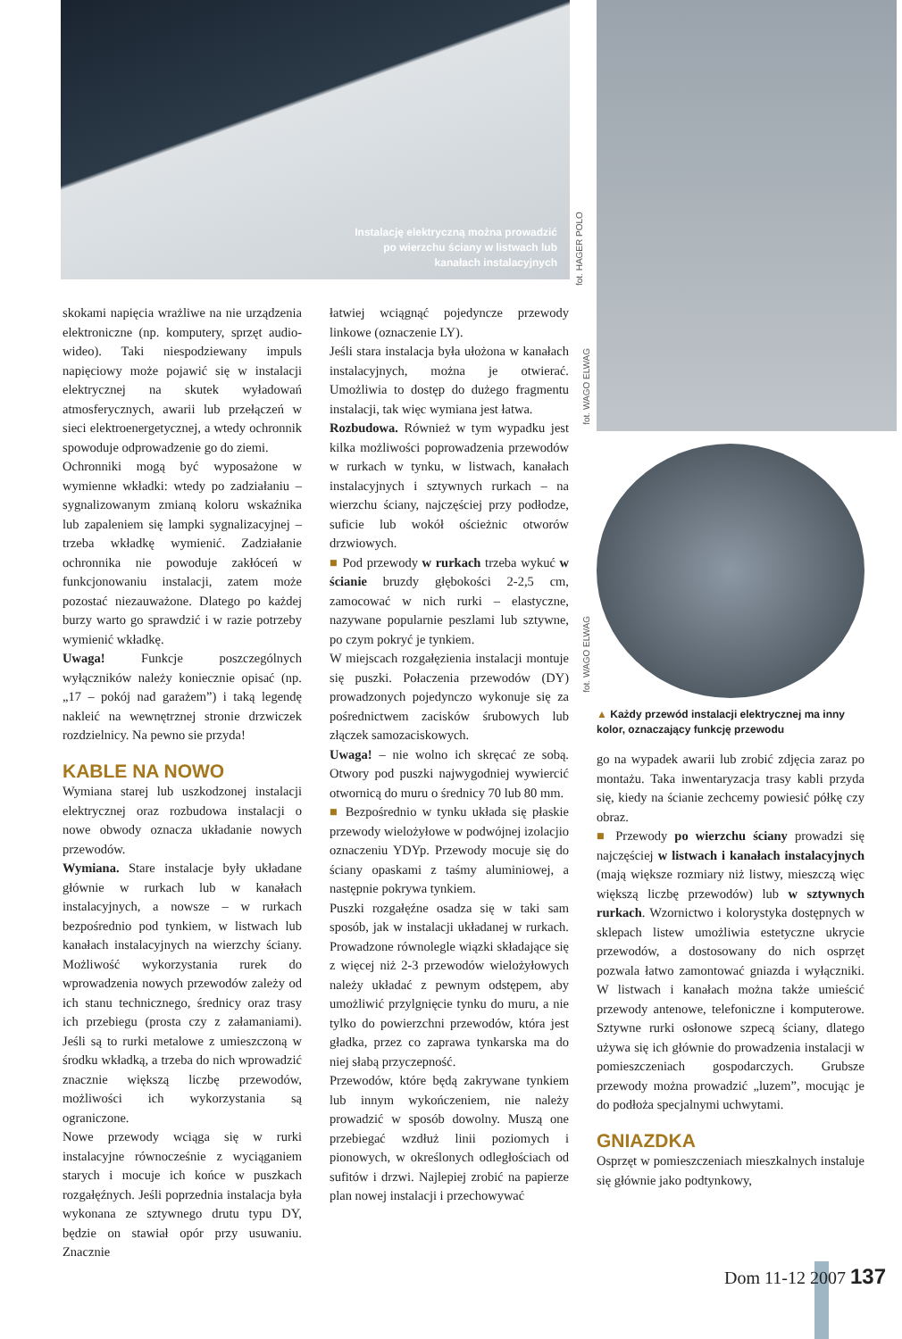Instalację elektryczną można prowadzić
po wierzchu ściany w listwach lub
kanałach instalacyjnych
fot. HAGER POLO
skokami napięcia wrażliwe na nie urządzenia elektroniczne (np. komputery, sprzęt audio-wideo). Taki niespodziewany impuls napięciowy może pojawić się w instalacji elektrycznej na skutek wyładowań atmosferycznych, awarii lub przełączeń w sieci elektroenergetycznej, a wtedy ochronnik spowoduje odprowadzenie go do ziemi.
Ochronniki mogą być wyposażone w wymienne wkładki: wtedy po zadziałaniu – sygnalizowanym zmianą koloru wskaźnika lub zapaleniem się lampki sygnalizacyjnej – trzeba wkładkę wymienić. Zadziałanie ochronnika nie powoduje zakłóceń w funkcjonowaniu instalacji, zatem może pozostać niezauważone. Dlatego po każdej burzy warto go sprawdzić i w razie potrzeby wymienić wkładkę.
Uwaga! Funkcje poszczególnych wyłączników należy koniecznie opisać (np. „17 – pokój nad garażem”) i taką legendę nakleić na wewnętrznej stronie drzwiczek rozdzielnicy. Na pewno sie przyda!
KABLE NA NOWO
Wymiana starej lub uszkodzonej instalacji elektrycznej oraz rozbudowa instalacji o nowe obwody oznacza układanie nowych przewodów.
Wymiana. Stare instalacje były układane głównie w rurkach lub w kanałach instalacyjnych, a nowsze – w rurkach bezpośrednio pod tynkiem, w listwach lub kanałach instalacyjnych na wierzchy ściany. Możliwość wykorzystania rurek do wprowadzenia nowych przewodów zależy od ich stanu technicznego, średnicy oraz trasy ich przebiegu (prosta czy z załamaniami). Jeśli są to rurki metalowe z umieszczoną w środku wkładką, a trzeba do nich wprowadzić znacznie większą liczbę przewodów, możliwości ich wykorzystania są ograniczone.
Nowe przewody wciąga się w rurki instalacyjne równocześnie z wyciąganiem starych i mocuje ich końce w puszkach rozgałęźnych. Jeśli poprzednia instalacja była wykonana ze sztywnego drutu typu DY, będzie on stawiał opór przy usuwaniu. Znacznie
łatwiej wciągnąć pojedyncze przewody linkowe (oznaczenie LY).
Jeśli stara instalacja była ułożona w kanałach instalacyjnych, można je otwierać. Umożliwia to dostęp do dużego fragmentu instalacji, tak więc wymiana jest łatwa.
Rozbudowa. Również w tym wypadku jest kilka możliwości poprowadzenia przewodów w rurkach w tynku, w listwach, kanałach instalacyjnych i sztywnych rurkach – na wierzchu ściany, najczęściej przy podłodze, suficie lub wokół ościeżnic otworów drzwiowych.
■ Pod przewody w rurkach trzeba wykuć w ścianie bruzdy głębokości 2-2,5 cm, zamocować w nich rurki – elastyczne, nazywane popularnie peszlami lub sztywne, po czym pokryć je tynkiem.
W miejscach rozgałęzienia instalacji montuje się puszki. Połaczenia przewodów (DY) prowadzonych pojedynczo wykonuje się za pośrednictwem zacisków śrubowych lub złączek samozaciskowych.
Uwaga! – nie wolno ich skręcać ze sobą. Otwory pod puszki najwygodniej wywiercić otwornicą do muru o średnicy 70 lub 80 mm.
■ Bezpośrednio w tynku układa się płaskie przewody wielożyłowe w podwójnej izolacjio oznaczeniu YDYp. Przewody mocuje się do ściany opaskami z taśmy aluminiowej, a następnie pokrywa tynkiem.
Puszki rozgałęźne osadza się w taki sam sposób, jak w instalacji układanej w rurkach. Prowadzone równolegle wiązki składające się z więcej niż 2-3 przewodów wielożyłowych należy układać z pewnym odstępem, aby umożliwić przylgnięcie tynku do muru, a nie tylko do powierzchni przewodów, która jest gładka, przez co zaprawa tynkarska ma do niej słabą przyczepność.
Przewodów, które będą zakrywane tynkiem lub innym wykończeniem, nie należy prowadzić w sposób dowolny. Muszą one przebiegać wzdłuż linii poziomych i pionowych, w określonych odległościach od sufitów i drzwi. Najlepiej zrobić na papierze plan nowej instalacji i przechowywać
fot. WAGO ELWAG
fot. WAGO ELWAG
▲ Każdy przewód instalacji elektrycznej ma inny kolor, oznaczający funkcję przewodu
go na wypadek awarii lub zrobić zdjęcia zaraz po montażu. Taka inwentaryzacja trasy kabli przyda się, kiedy na ścianie zechcemy powiesić półkę czy obraz.
■ Przewody po wierzchu ściany prowadzi się najczęściej w listwach i kanałach instalacyjnych (mają większe rozmiary niż listwy, mieszczą więc większą liczbę przewodów) lub w sztywnych rurkach. Wzornictwo i kolorystyka dostępnych w sklepach listew umożliwia estetyczne ukrycie przewodów, a dostosowany do nich osprzęt pozwala łatwo zamontować gniazda i wyłączniki. W listwach i kanałach można także umieścić przewody antenowe, telefoniczne i komputerowe. Sztywne rurki osłonowe szpecą ściany, dlatego używa się ich głównie do prowadzenia instalacji w pomieszczeniach gospodarczych. Grubsze przewody można prowadzić „luzem”, mocując je do podłoża specjalnymi uchwytami.
GNIAZDKA
Osprzęt w pomieszczeniach mieszkalnych instaluje się głównie jako podtynkowy,
Dom 11-12 2007 137